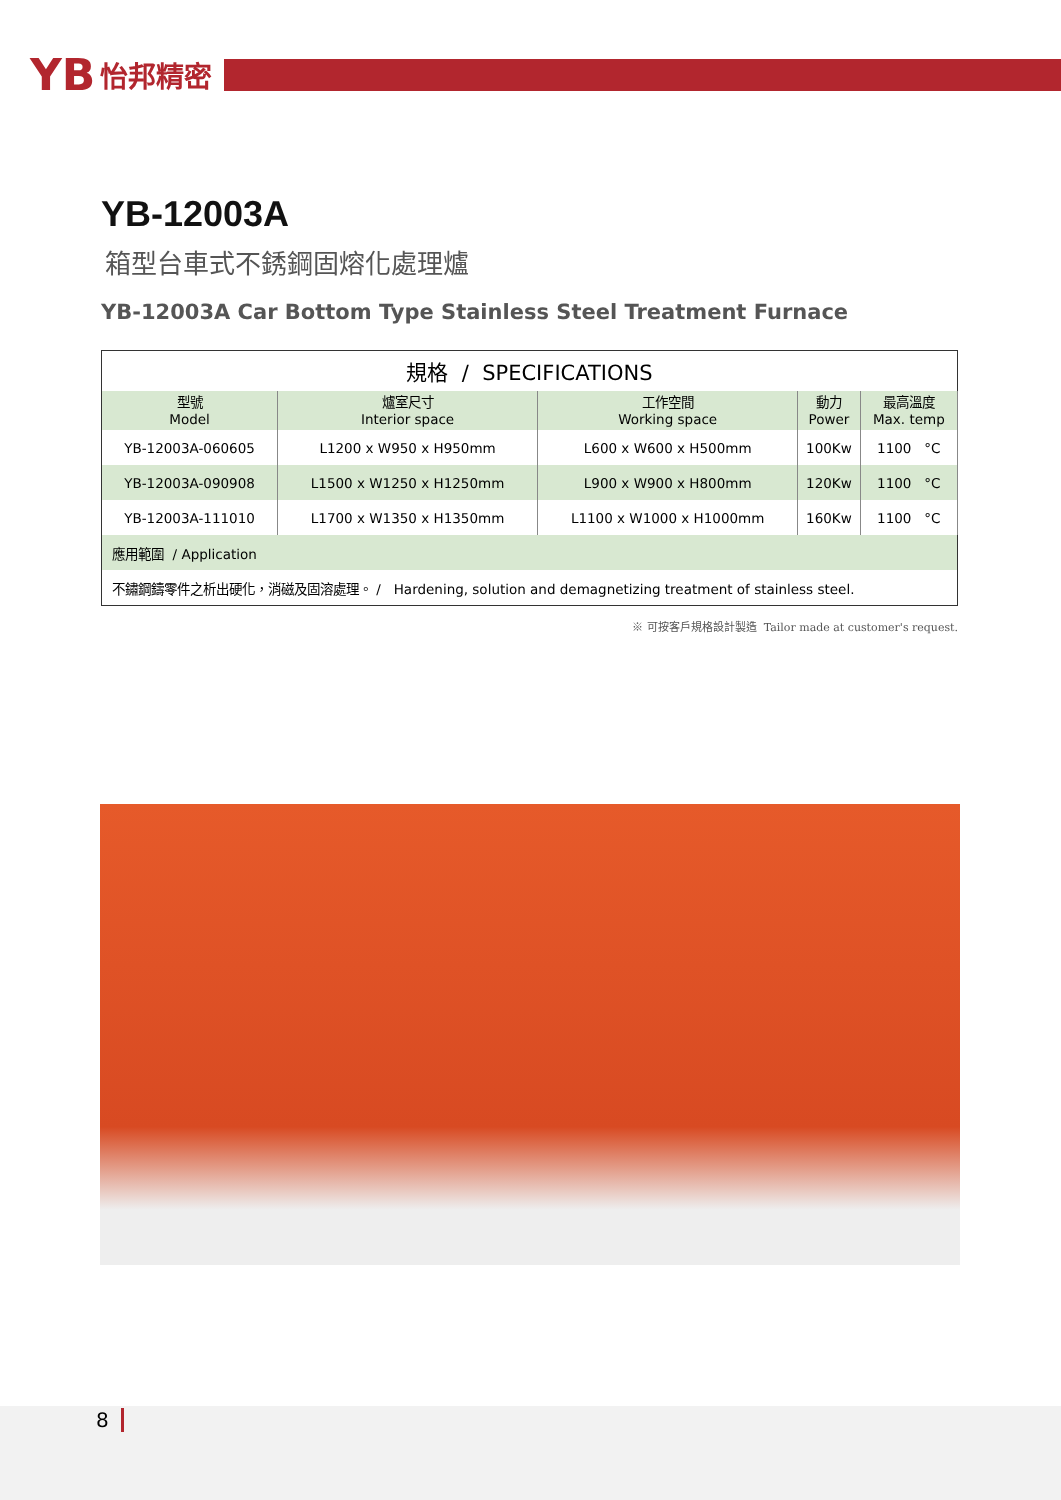YB
怡邦精密
YB-12003A
箱型台車式不銹鋼固熔化處理爐
YB-12003A Car Bottom Type Stainless Steel Treatment Furnace
| 規格 / SPECIFICATIONS | | | | |
| --- | --- | --- | --- | --- |
| 型號 Model | 爐室尺寸 Interior space | 工作空間 Working space | 動力 Power | 最高溫度 Max. temp |
| YB-12003A-060605 | L1200 x W950 x H950mm | L600 x W600 x H500mm | 100Kw | 1100 °C |
| YB-12003A-090908 | L1500 x W1250 x H1250mm | L900 x W900 x H800mm | 120Kw | 1100 °C |
| YB-12003A-111010 | L1700 x W1350 x H1350mm | L1100 x W1000 x H1000mm | 160Kw | 1100 °C |
| 應用範圍 / Application | | | | |
| 不鏽鋼鑄零件之析出硬化，消磁及固溶處理。 / Hardening, solution and demagnetizing treatment of stainless steel. | | | | |
※ 可按客戶規格設計製造 Tailor made at customer's request.
8